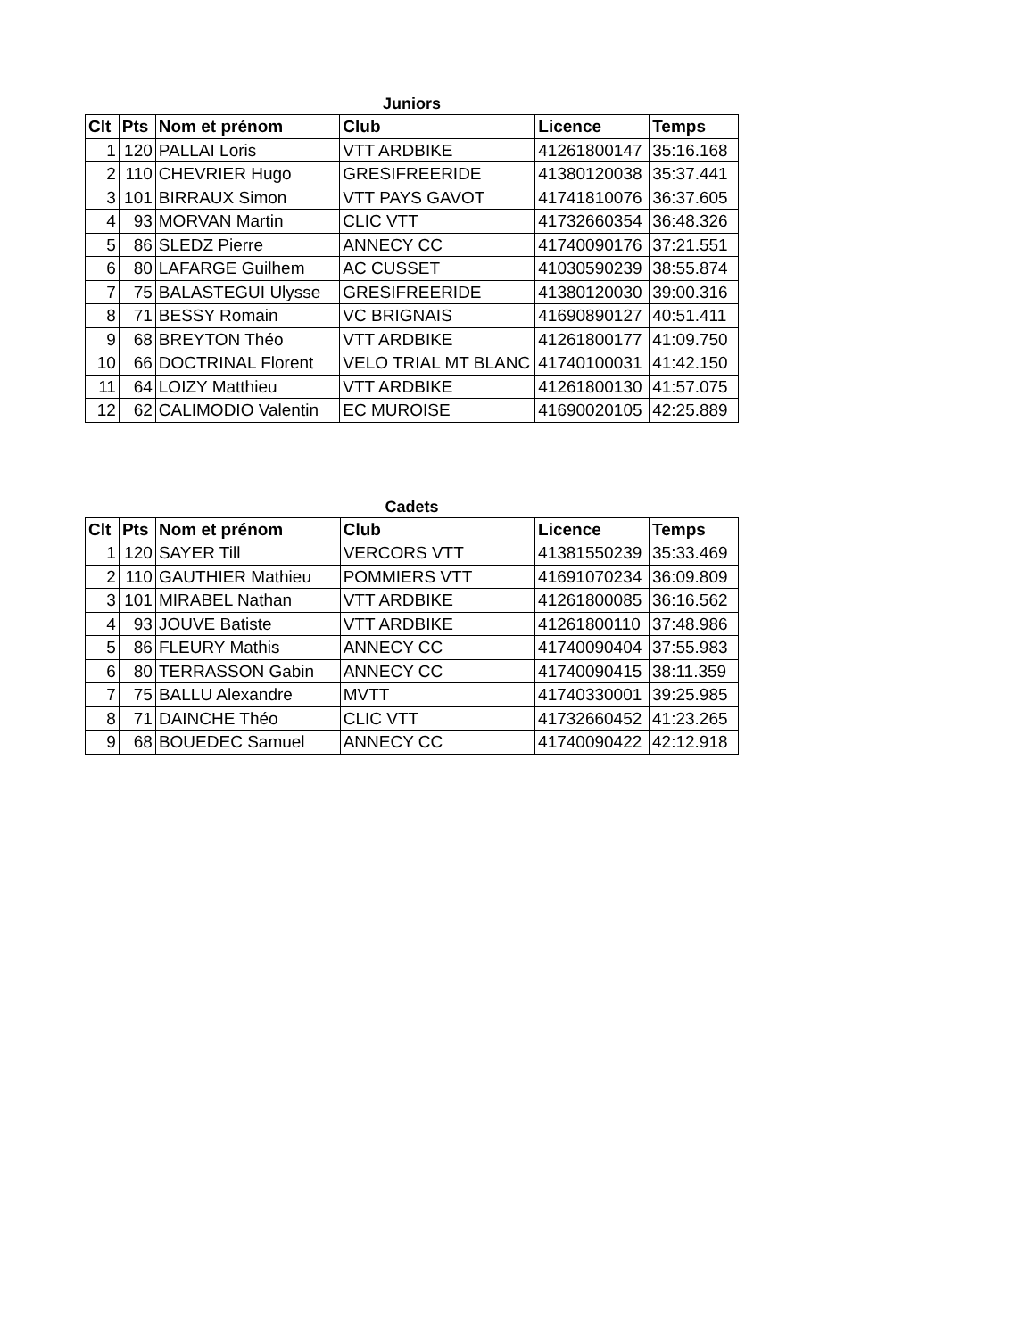Juniors
| Clt | Pts | Nom et prénom | Club | Licence | Temps |
| --- | --- | --- | --- | --- | --- |
| 1 | 120 | PALLAI Loris | VTT ARDBIKE | 41261800147 | 35:16.168 |
| 2 | 110 | CHEVRIER Hugo | GRESIFREERIDE | 41380120038 | 35:37.441 |
| 3 | 101 | BIRRAUX Simon | VTT PAYS GAVOT | 41741810076 | 36:37.605 |
| 4 | 93 | MORVAN Martin | CLIC VTT | 41732660354 | 36:48.326 |
| 5 | 86 | SLEDZ Pierre | ANNECY CC | 41740090176 | 37:21.551 |
| 6 | 80 | LAFARGE Guilhem | AC CUSSET | 41030590239 | 38:55.874 |
| 7 | 75 | BALASTEGUI Ulysse | GRESIFREERIDE | 41380120030 | 39:00.316 |
| 8 | 71 | BESSY Romain | VC BRIGNAIS | 41690890127 | 40:51.411 |
| 9 | 68 | BREYTON Théo | VTT ARDBIKE | 41261800177 | 41:09.750 |
| 10 | 66 | DOCTRINAL Florent | VELO TRIAL MT BLANC | 41740100031 | 41:42.150 |
| 11 | 64 | LOIZY Matthieu | VTT ARDBIKE | 41261800130 | 41:57.075 |
| 12 | 62 | CALIMODIO Valentin | EC MUROISE | 41690020105 | 42:25.889 |
Cadets
| Clt | Pts | Nom et prénom | Club | Licence | Temps |
| --- | --- | --- | --- | --- | --- |
| 1 | 120 | SAYER Till | VERCORS VTT | 41381550239 | 35:33.469 |
| 2 | 110 | GAUTHIER Mathieu | POMMIERS VTT | 41691070234 | 36:09.809 |
| 3 | 101 | MIRABEL Nathan | VTT ARDBIKE | 41261800085 | 36:16.562 |
| 4 | 93 | JOUVE Batiste | VTT ARDBIKE | 41261800110 | 37:48.986 |
| 5 | 86 | FLEURY Mathis | ANNECY CC | 41740090404 | 37:55.983 |
| 6 | 80 | TERRASSON Gabin | ANNECY CC | 41740090415 | 38:11.359 |
| 7 | 75 | BALLU Alexandre | MVTT | 41740330001 | 39:25.985 |
| 8 | 71 | DAINCHE Théo | CLIC VTT | 41732660452 | 41:23.265 |
| 9 | 68 | BOUEDEC Samuel | ANNECY CC | 41740090422 | 42:12.918 |